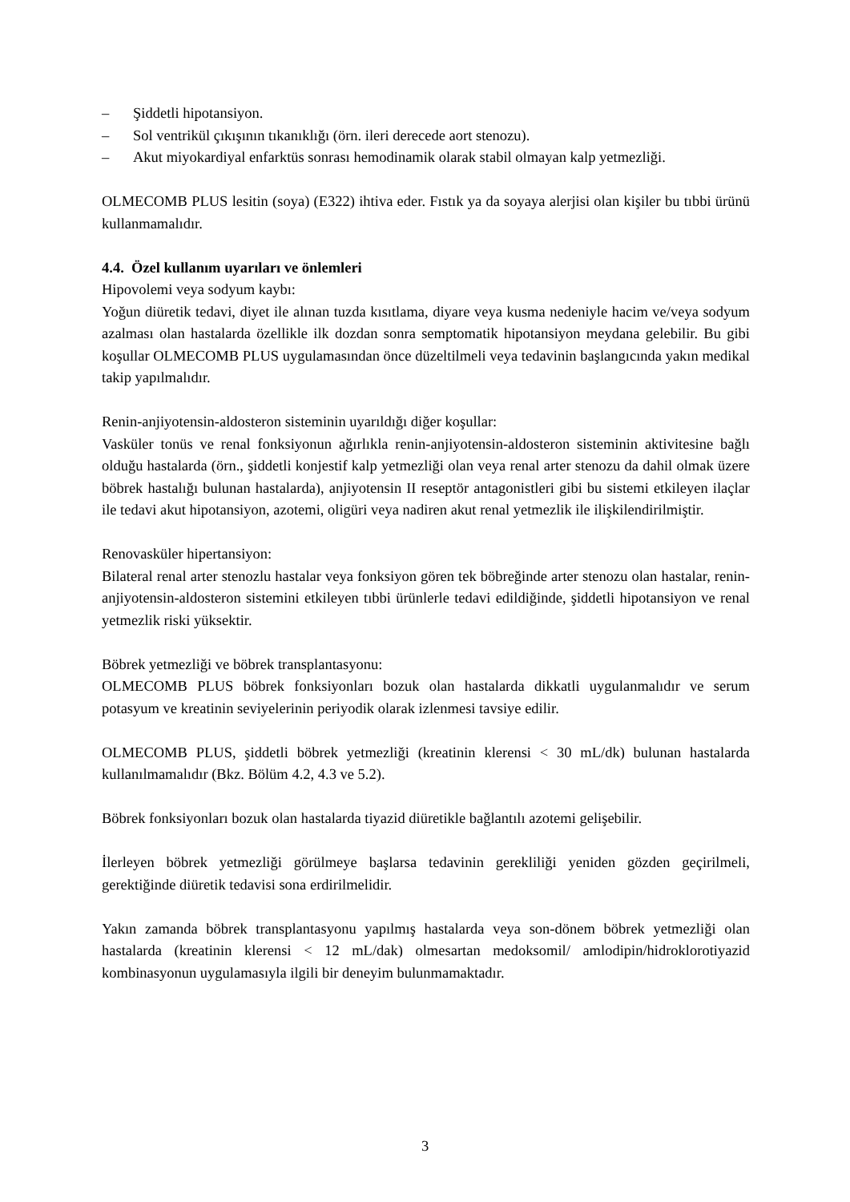– Şiddetli hipotansiyon.
– Sol ventrikül çıkışının tıkanıklığı (örn. ileri derecede aort stenozu).
– Akut miyokardiyal enfarktüs sonrası hemodinamik olarak stabil olmayan kalp yetmezliği.
OLMECOMB PLUS lesitin (soya) (E322) ihtiva eder. Fıstık ya da soyaya alerjisi olan kişiler bu tıbbi ürünü kullanmamalıdır.
4.4. Özel kullanım uyarıları ve önlemleri
Hipovolemi veya sodyum kaybı:
Yoğun diüretik tedavi, diyet ile alınan tuzda kısıtlama, diyare veya kusma nedeniyle hacim ve/veya sodyum azalması olan hastalarda özellikle ilk dozdan sonra semptomatik hipotansiyon meydana gelebilir. Bu gibi koşullar OLMECOMB PLUS uygulamasından önce düzeltilmeli veya tedavinin başlangıcında yakın medikal takip yapılmalıdır.
Renin-anjiyotensin-aldosteron sisteminin uyarıldığı diğer koşullar:
Vasküler tonüs ve renal fonksiyonun ağırlıkla renin-anjiyotensin-aldosteron sisteminin aktivitesine bağlı olduğu hastalarda (örn., şiddetli konjestif kalp yetmezliği olan veya renal arter stenozu da dahil olmak üzere böbrek hastalığı bulunan hastalarda), anjiyotensin II reseptör antagonistleri gibi bu sistemi etkileyen ilaçlar ile tedavi akut hipotansiyon, azotemi, oligüri veya nadiren akut renal yetmezlik ile ilişkilendirilmiştir.
Renovasküler hipertansiyon:
Bilateral renal arter stenozlu hastalar veya fonksiyon gören tek böbreğinde arter stenozu olan hastalar, renin-anjiyotensin-aldosteron sistemini etkileyen tıbbi ürünlerle tedavi edildiğinde, şiddetli hipotansiyon ve renal yetmezlik riski yüksektir.
Böbrek yetmezliği ve böbrek transplantasyonu:
OLMECOMB PLUS böbrek fonksiyonları bozuk olan hastalarda dikkatli uygulanmalıdır ve serum potasyum ve kreatinin seviyelerinin periyodik olarak izlenmesi tavsiye edilir.
OLMECOMB PLUS, şiddetli böbrek yetmezliği (kreatinin klerensi < 30 mL/dk) bulunan hastalarda kullanılmamalıdır (Bkz. Bölüm 4.2, 4.3 ve 5.2).
Böbrek fonksiyonları bozuk olan hastalarda tiyazid diüretikle bağlantılı azotemi gelişebilir.
İlerleyen böbrek yetmezliği görülmeye başlarsa tedavinin gerekliliği yeniden gözden geçirilmeli, gerektiğinde diüretik tedavisi sona erdirilmelidir.
Yakın zamanda böbrek transplantasyonu yapılmış hastalarda veya son-dönem böbrek yetmezliği olan hastalarda (kreatinin klerensi < 12 mL/dak) olmesartan medoksomil/ amlodipin/hidroklorotiyazid kombinasyonun uygulamasıyla ilgili bir deneyim bulunmamaktadır.
3